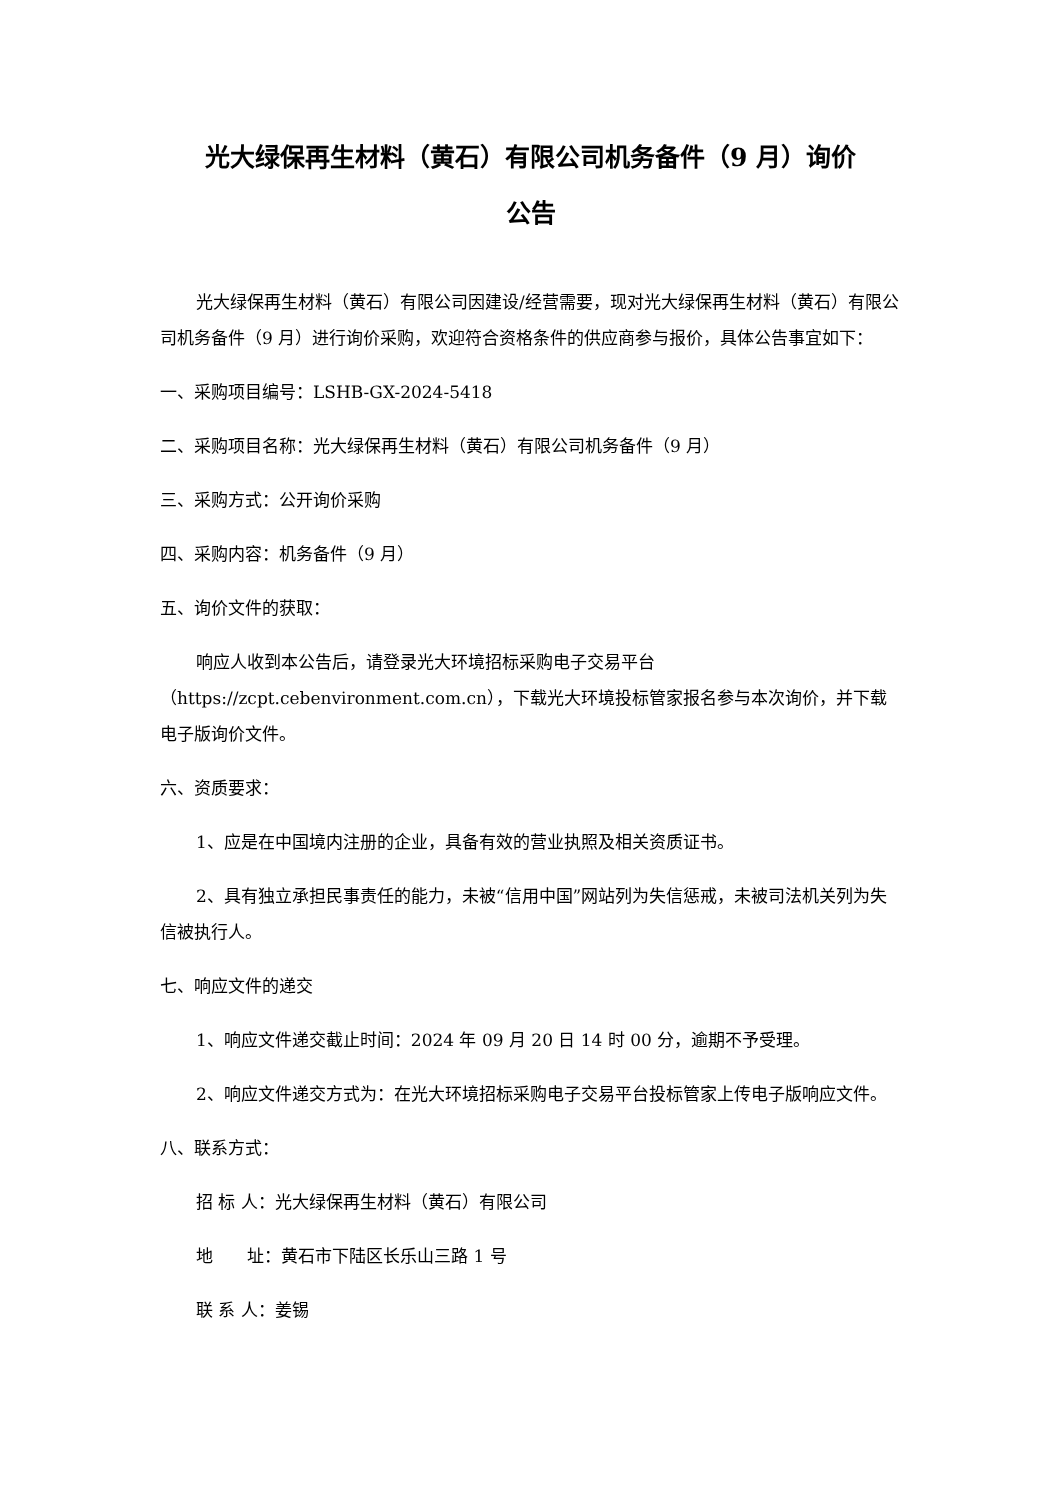光大绿保再生材料（黄石）有限公司机务备件（9 月）询价
公告
光大绿保再生材料（黄石）有限公司因建设/经营需要，现对光大绿保再生材料（黄石）有限公司机务备件（9 月）进行询价采购，欢迎符合资格条件的供应商参与报价，具体公告事宜如下：
一、采购项目编号：LSHB-GX-2024-5418
二、采购项目名称：光大绿保再生材料（黄石）有限公司机务备件（9 月）
三、采购方式：公开询价采购
四、采购内容：机务备件（9 月）
五、询价文件的获取：
响应人收到本公告后，请登录光大环境招标采购电子交易平台（https://zcpt.cebenvironment.com.cn），下载光大环境投标管家报名参与本次询价，并下载电子版询价文件。
六、资质要求：
1、应是在中国境内注册的企业，具备有效的营业执照及相关资质证书。
2、具有独立承担民事责任的能力，未被“信用中国”网站列为失信惩戒，未被司法机关列为失信被执行人。
七、响应文件的递交
1、响应文件递交截止时间：2024 年 09 月 20 日 14 时 00 分，逾期不予受理。
2、响应文件递交方式为：在光大环境招标采购电子交易平台投标管家上传电子版响应文件。
八、联系方式：
招 标 人：光大绿保再生材料（黄石）有限公司
地　　址：黄石市下陆区长乐山三路 1 号
联 系 人：姜锡